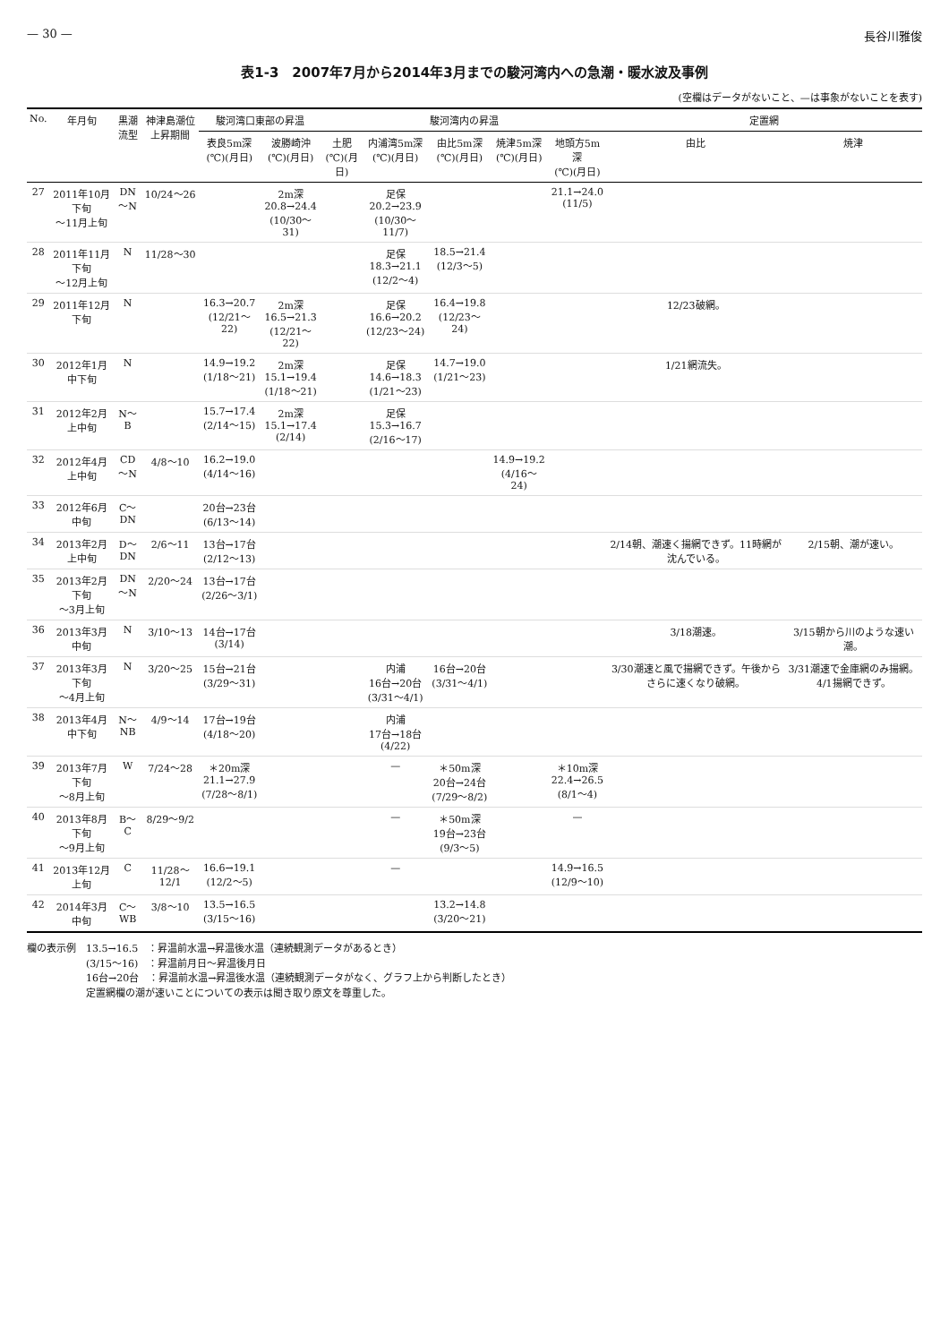— 30 — 長谷川雅俊
表1-3　2007年7月から2014年3月までの駿河湾内への急潮・暖水波及事例
(空欄はデータがないこと、—は事象がないことを表す)
| No. | 年月旬 | 黒潮 流型 | 神津島潮位 上昇期間 | 駿河湾口東部の昇温 | | 駿河湾内の昇温 | | | | | 定置網 | |
| --- | --- | --- | --- | --- | --- | --- | --- | --- | --- | --- | --- | --- |
| | | | | 表良5m深 (℃)(月日) | 波勝崎沖 (℃)(月日) | 土肥 (℃)(月日) | 内浦湾5m深 (℃)(月日) | 由比5m深 (℃)(月日) | 焼津5m深 (℃)(月日) | 地頭方5m深 (℃)(月日) | 由比 | 焼津 |
| 27 | 2011年10月下旬 〜11月上旬 | DN 〜N | 10/24〜26 | | 2m深 20.8→24.4 (10/30〜31) | | 足保 20.2→23.9 (10/30〜11/7) | | | 21.1→24.0 (11/5) | | |
| 28 | 2011年11月下旬 〜12月上旬 | N | 11/28〜30 | | | | 足保 18.3→21.1 (12/2〜4) | 18.5→21.4 (12/3〜5) | | | | |
| 29 | 2011年12月下旬 | N | | 16.3→20.7 (12/21〜22) | 2m深 16.5→21.3 (12/21〜22) | | 足保 16.6→20.2 (12/23〜24) | 16.4→19.8 (12/23〜24) | | | 12/23破網。 | |
| 30 | 2012年1月中下旬 | N | | 14.9→19.2 (1/18〜21) | 2m深 15.1→19.4 (1/18〜21) | | 足保 14.6→18.3 (1/21〜23) | 14.7→19.0 (1/21〜23) | | | 1/21網流失。 | |
| 31 | 2012年2月上中旬 | N〜B | | 15.7→17.4 (2/14〜15) | 2m深 15.1→17.4 (2/14) | | 足保 15.3→16.7 (2/16〜17) | | | | | |
| 32 | 2012年4月上中旬 | CD 〜N | 4/8〜10 | 16.2→19.0 (4/14〜16) | | | | | 14.9→19.2 (4/16〜24) | | | |
| 33 | 2012年6月中旬 | C〜 DN | | 20台→23台 (6/13〜14) | | | | | | | | |
| 34 | 2013年2月上中旬 | D〜 DN | 2/6〜11 | 13台→17台 (2/12〜13) | | | | | | | 2/14朝、潮速く揚網できず。11時網が沈んでいる。 | 2/15朝、潮が速い。 |
| 35 | 2013年2月下旬 〜3月上旬 | DN 〜N | 2/20〜24 | 13台→17台 (2/26〜3/1) | | | | | | | | |
| 36 | 2013年3月中旬 | N | 3/10〜13 | 14台→17台 (3/14) | | | | | | | 3/18潮速。 | 3/15朝から川のような速い潮。 |
| 37 | 2013年3月下旬 〜4月上旬 | N | 3/20〜25 | 15台→21台 (3/29〜31) | | | 内浦 16台→20台 (3/31〜4/1) | 16台→20台 (3/31〜4/1) | | | 3/30潮速と風で揚網できず。午後からさらに速くなり破網。 | 3/31潮速で金庫網のみ揚網。4/1揚網できず。 |
| 38 | 2013年4月中下旬 | N〜 NB | 4/9〜14 | 17台→19台 (4/18〜20) | | | 内浦 17台→18台 (4/22) | | | | | |
| 39 | 2013年7月下旬 〜8月上旬 | W | 7/24〜28 | ＊20m深 21.1→27.9 (7/28〜8/1) | | | — | ＊50m深 20台→24台 (7/29〜8/2) | | ＊10m深 22.4→26.5 (8/1〜4) | | |
| 40 | 2013年8月下旬 〜9月上旬 | B〜C | 8/29〜9/2 | | | | — | ＊50m深 19台→23台 (9/3〜5) | | — | | |
| 41 | 2013年12月上旬 | C | 11/28〜12/1 | 16.6→19.1 (12/2〜5) | | | — | | | 14.9→16.5 (12/9〜10) | | |
| 42 | 2014年3月中旬 | C〜 WB | 3/8〜10 | 13.5→16.5 (3/15〜16) | | | | 13.2→14.8 (3/20〜21) | | | | |
欄の表示例　13.5→16.5　：昇温前水温→昇温後水温（連続観測データがあるとき）
　　　　　　(3/15〜16)　：昇温前月日〜昇温後月日
　　　　　　16台→20台　：昇温前水温→昇温後水温（連続観測データがなく、グラフ上から判断したとき）
　　　　　　定置網欄の潮が速いことについての表示は聞き取り原文を尊重した。